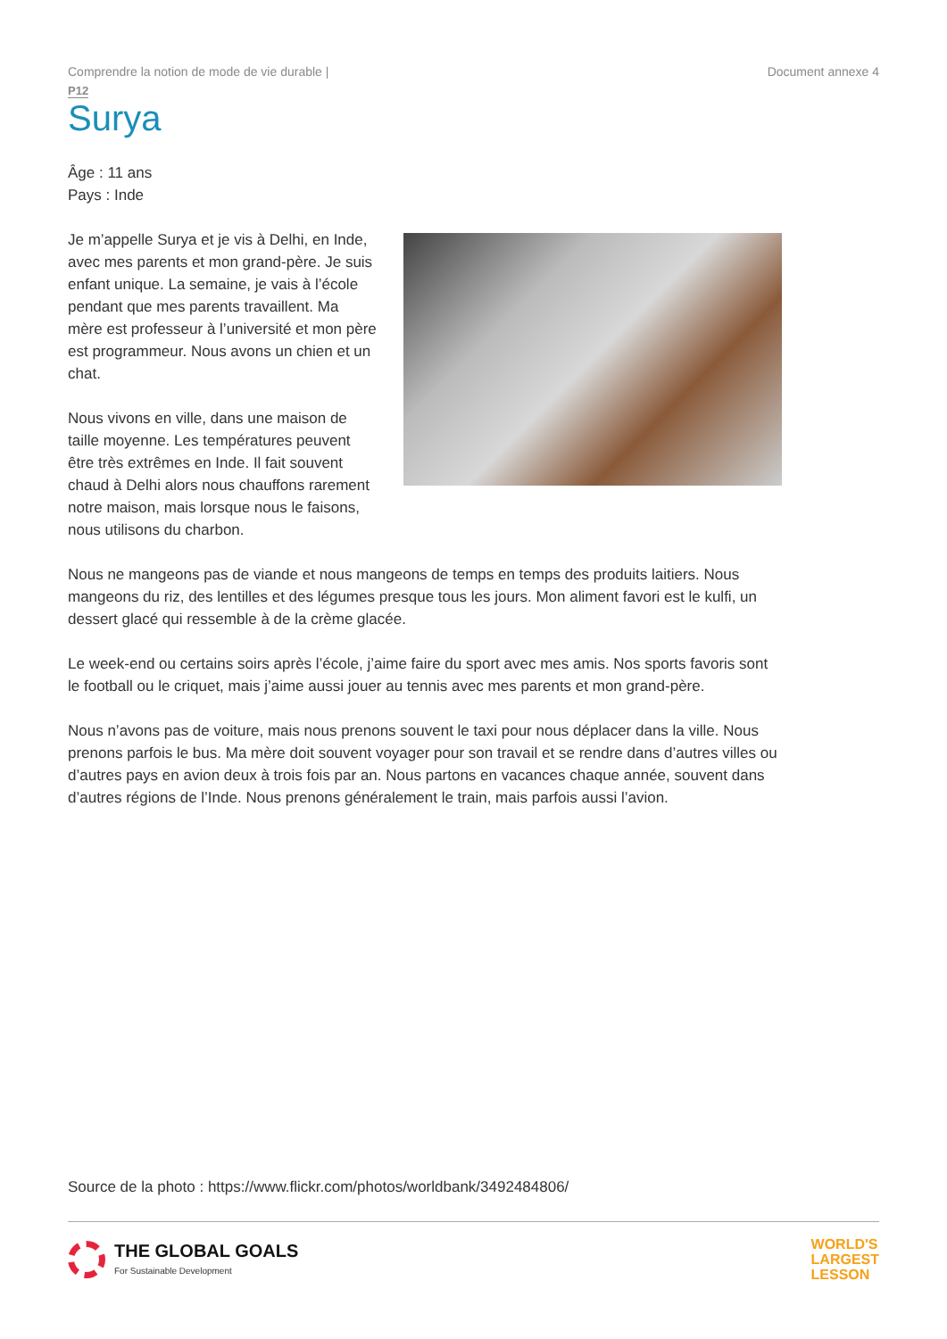Comprendre la notion de mode de vie durable | Document annexe 4
P12
Surya
Âge : 11 ans
Pays : Inde
Je m’appelle Surya et je vis à Delhi, en Inde, avec mes parents et mon grand-père. Je suis enfant unique. La semaine, je vais à l’école pendant que mes parents travaillent. Ma mère est professeur à l’université et mon père est programmeur. Nous avons un chien et un chat.
Nous vivons en ville, dans une maison de taille moyenne. Les températures peuvent être très extrêmes en Inde. Il fait souvent chaud à Delhi alors nous chauffons rarement notre maison, mais lorsque nous le faisons, nous utilisons du charbon.
Nous ne mangeons pas de viande et nous mangeons de temps en temps des produits laitiers. Nous mangeons du riz, des lentilles et des légumes presque tous les jours. Mon aliment favori est le kulfi, un dessert glacé qui ressemble à de la crème glacée.
Le week-end ou certains soirs après l’école, j’aime faire du sport avec mes amis. Nos sports favoris sont le football ou le criquet, mais j’aime aussi jouer au tennis avec mes parents et mon grand-père.
Nous n’avons pas de voiture, mais nous prenons souvent le taxi pour nous déplacer dans la ville. Nous prenons parfois le bus. Ma mère doit souvent voyager pour son travail et se rendre dans d’autres villes ou d’autres pays en avion deux à trois fois par an. Nous partons en vacances chaque année, souvent dans d’autres régions de l’Inde. Nous prenons généralement le train, mais parfois aussi l’avion.
Source de la photo : https://www.flickr.com/photos/worldbank/3492484806/
THE GLOBAL GOALS
For Sustainable Development
WORLD'S
LARGEST
LESSON